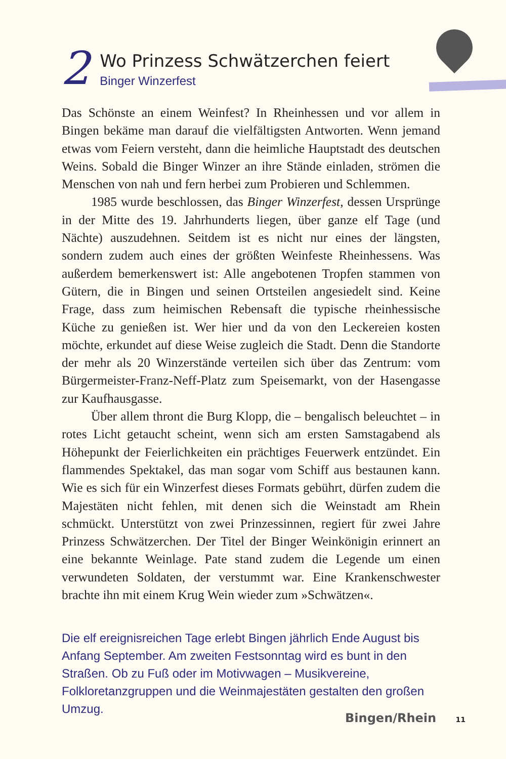2
Wo Prinzess Schwätzerchen feiert
Binger Winzerfest
Das Schönste an einem Weinfest? In Rheinhessen und vor allem in Bingen bekäme man darauf die vielfältigsten Antworten. Wenn jemand etwas vom Feiern versteht, dann die heimliche Hauptstadt des deutschen Weins. Sobald die Binger Winzer an ihre Stände einladen, strömen die Menschen von nah und fern herbei zum Probieren und Schlemmen.
1985 wurde beschlossen, das Binger Winzerfest, dessen Ursprünge in der Mitte des 19. Jahrhunderts liegen, über ganze elf Tage (und Nächte) auszudehnen. Seitdem ist es nicht nur eines der längsten, sondern zudem auch eines der größten Weinfeste Rheinhessens. Was außerdem bemerkenswert ist: Alle angebotenen Tropfen stammen von Gütern, die in Bingen und seinen Ortsteilen angesiedelt sind. Keine Frage, dass zum heimischen Rebensaft die typische rheinhessische Küche zu genießen ist. Wer hier und da von den Leckereien kosten möchte, erkundet auf diese Weise zugleich die Stadt. Denn die Standorte der mehr als 20 Winzerstände verteilen sich über das Zentrum: vom Bürgermeister-Franz-Neff-Platz zum Speisemarkt, von der Hasengasse zur Kaufhausgasse.
Über allem thront die Burg Klopp, die – bengalisch beleuchtet – in rotes Licht getaucht scheint, wenn sich am ersten Samstagabend als Höhepunkt der Feierlichkeiten ein prächtiges Feuerwerk entzündet. Ein flammendes Spektakel, das man sogar vom Schiff aus bestaunen kann. Wie es sich für ein Winzerfest dieses Formats gebührt, dürfen zudem die Majestäten nicht fehlen, mit denen sich die Weinstadt am Rhein schmückt. Unterstützt von zwei Prinzessinnen, regiert für zwei Jahre Prinzess Schwätzerchen. Der Titel der Binger Weinkönigin erinnert an eine bekannte Weinlage. Pate stand zudem die Legende um einen verwundeten Soldaten, der verstummt war. Eine Krankenschwester brachte ihn mit einem Krug Wein wieder zum »Schwätzen«.
Die elf ereignisreichen Tage erlebt Bingen jährlich Ende August bis Anfang September. Am zweiten Festsonntag wird es bunt in den Straßen. Ob zu Fuß oder im Motivwagen – Musikvereine, Folkloretanzgruppen und die Weinmajestäten gestalten den großen Umzug.
Bingen/Rhein 11